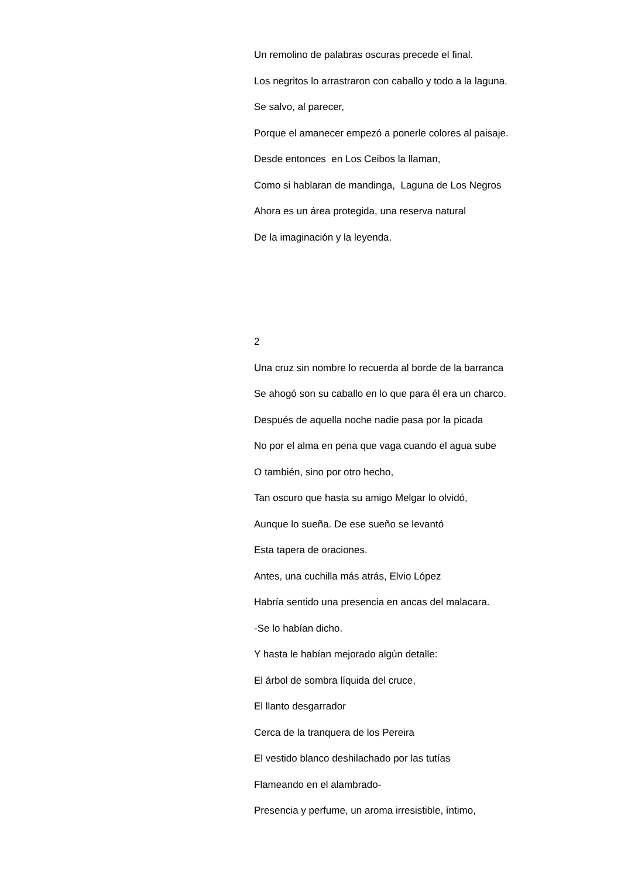Un remolino de palabras oscuras precede el final.
Los negritos lo arrastraron con caballo y todo a la laguna.
Se salvo, al parecer,
Porque el amanecer empezó a ponerle colores al paisaje.
Desde entonces en Los Ceibos la llaman,
Como si hablaran de mandinga, Laguna de Los Negros
Ahora es un área protegida, una reserva natural
De la imaginación y la leyenda.
2
Una cruz sin nombre lo recuerda al borde de la barranca
Se ahogó son su caballo en lo que para él era un charco.
Después de aquella noche nadie pasa por la picada
No por el alma en pena que vaga cuando el agua sube
O también, sino por otro hecho,
Tan oscuro que hasta su amigo Melgar lo olvidó,
Aunque lo sueña. De ese sueño se levantó
Esta tapera de oraciones.
Antes, una cuchilla más atrás, Elvio López
Habría sentido una presencia en ancas del malacara.
-Se lo habían dicho.
Y hasta le habían mejorado algún detalle:
El árbol de sombra líquida del cruce,
El llanto desgarrador
Cerca de la tranquera de los Pereira
El vestido blanco deshilachado por las tutías
Flameando en el alambrado-
Presencia y perfume, un aroma irresistible, íntimo,